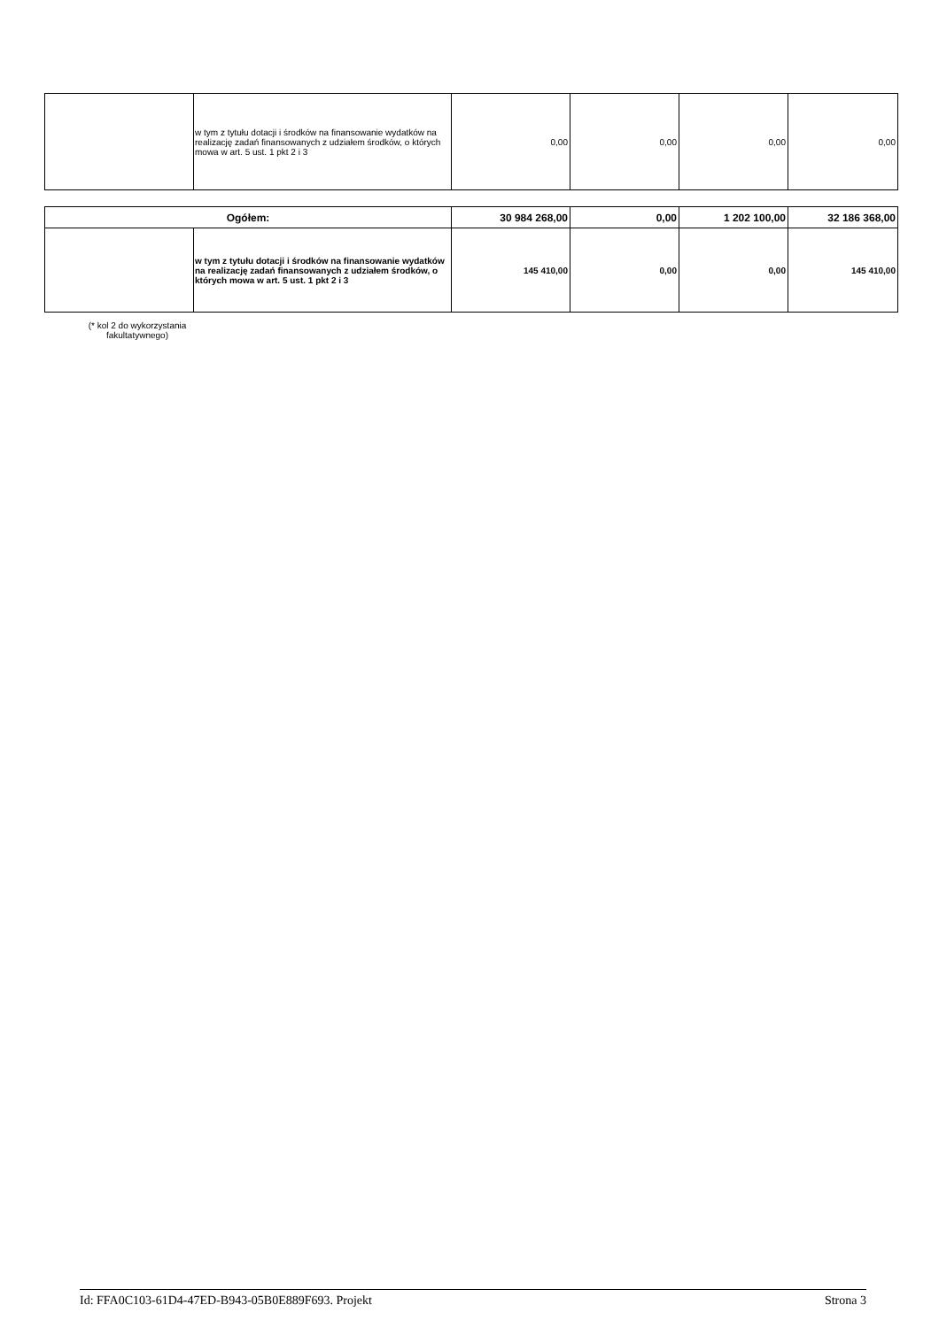| | w tym z tytułu dotacji i środków na finansowanie wydatków na realizację zadań finansowanych z udziałem środków, o których mowa w art. 5 ust. 1 pkt 2 i 3 | 0,00 | 0,00 | 0,00 | 0,00 |
| Ogółem: | | 30 984 268,00 | 0,00 | 1 202 100,00 | 32 186 368,00 |
| | w tym z tytułu dotacji i środków na finansowanie wydatków na realizację zadań finansowanych z udziałem środków, o których mowa w art. 5 ust. 1 pkt 2 i 3 | 145 410,00 | 0,00 | 0,00 | 145 410,00 |
(* kol 2 do wykorzystania
fakultatywnego)
Id: FFA0C103-61D4-47ED-B943-05B0E889F693. Projekt Strona 3